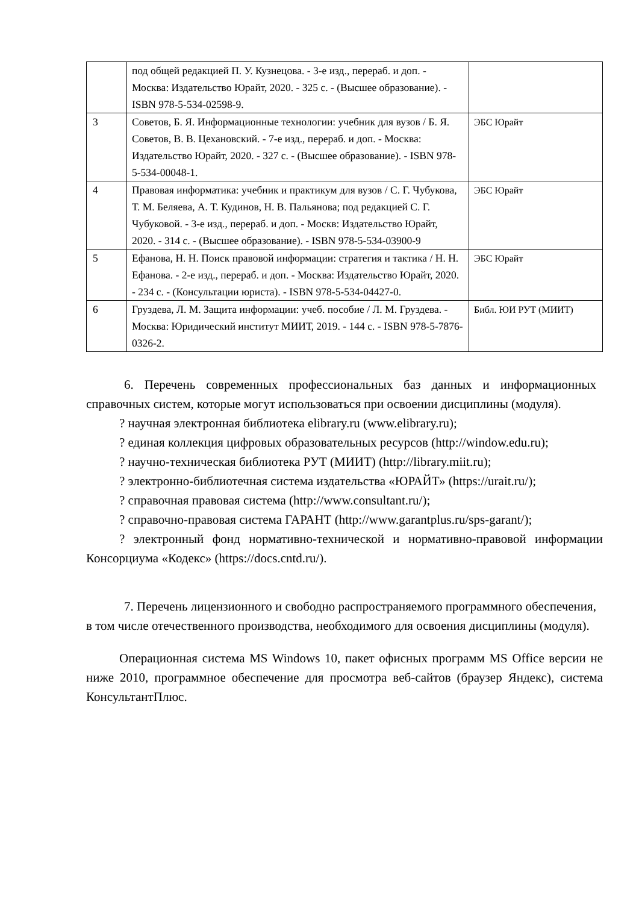| | под общей редакцией П. У. Кузнецова. - 3-е изд., перераб. и доп. - Москва: Издательство Юрайт, 2020. - 325 с. - (Высшее образование). - ISBN 978-5-534-02598-9. | |
| 3 | Советов, Б. Я. Информационные технологии: учебник для вузов / Б. Я. Советов, В. В. Цехановский. - 7-е изд., перераб. и доп. - Москва: Издательство Юрайт, 2020. - 327 с. - (Высшее образование). - ISBN 978-5-534-00048-1. | ЭБС Юрайт |
| 4 | Правовая информатика: учебник и практикум для вузов / С. Г. Чубукова, Т. М. Беляева, А. Т. Кудинов, Н. В. Пальянова; под редакцией С. Г. Чубуковой. - 3-е изд., перераб. и доп. - Москв: Издательство Юрайт, 2020. - 314 с. - (Высшее образование). - ISBN 978-5-534-03900-9 | ЭБС Юрайт |
| 5 | Ефанова, Н. Н. Поиск правовой информации: стратегия и тактика / Н. Н. Ефанова. - 2-е изд., перераб. и доп. - Москва: Издательство Юрайт, 2020. - 234 с. - (Консультации юриста). - ISBN 978-5-534-04427-0. | ЭБС Юрайт |
| 6 | Груздева, Л. М. Защита информации: учеб. пособие / Л. М. Груздева. - Москва: Юридический институт МИИТ, 2019. - 144 с. - ISBN 978-5-7876-0326-2. | Библ. ЮИ РУТ (МИИТ) |
6. Перечень современных профессиональных баз данных и информационных справочных систем, которые могут использоваться при освоении дисциплины (модуля).
? научная электронная библиотека elibrary.ru (www.elibrary.ru);
? единая коллекция цифровых образовательных ресурсов (http://window.edu.ru);
? научно-техническая библиотека РУТ (МИИТ) (http://library.miit.ru);
? электронно-библиотечная система издательства «ЮРАЙТ» (https://urait.ru/);
? справочная правовая система (http://www.consultant.ru/);
? справочно-правовая система ГАРАНТ (http://www.garantplus.ru/sps-garant/);
? электронный фонд нормативно-технической и нормативно-правовой информации Консорциума «Кодекс» (https://docs.cntd.ru/).
7. Перечень лицензионного и свободно распространяемого программного обеспечения, в том числе отечественного производства, необходимого для освоения дисциплины (модуля).
Операционная система MS Windows 10, пакет офисных программ MS Office версии не ниже 2010, программное обеспечение для просмотра веб-сайтов (браузер Яндекс), система КонсультантПлюс.